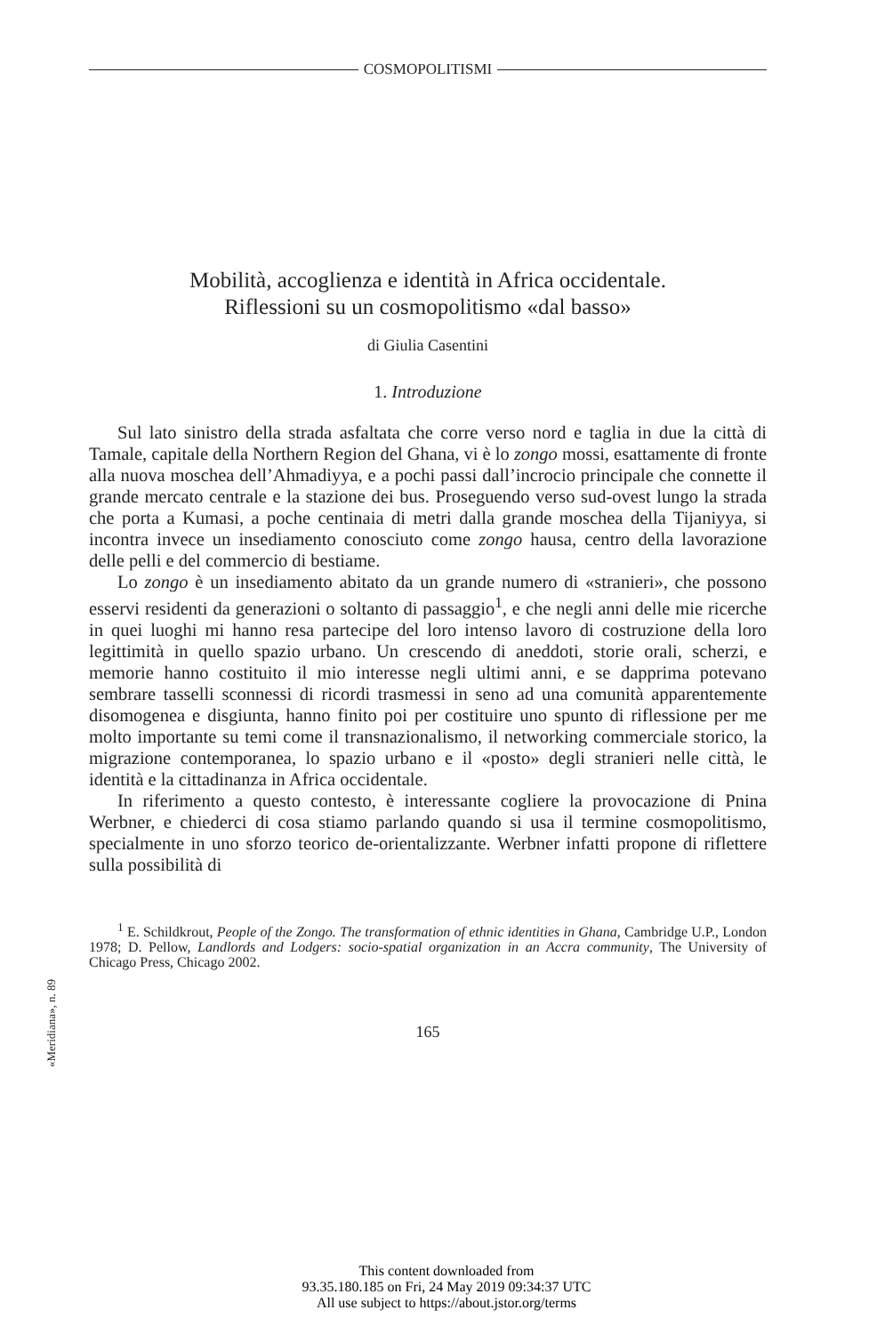COSMOPOLITISMI
Mobilità, accoglienza e identità in Africa occidentale.
Riflessioni su un cosmopolitismo «dal basso»
di Giulia Casentini
1. Introduzione
Sul lato sinistro della strada asfaltata che corre verso nord e taglia in due la città di Tamale, capitale della Northern Region del Ghana, vi è lo zongo mossi, esattamente di fronte alla nuova moschea dell’Ahmadiyya, e a pochi passi dall’incrocio principale che connette il grande mercato centrale e la stazione dei bus. Proseguendo verso sud-ovest lungo la strada che porta a Kumasi, a poche centinaia di metri dalla grande moschea della Tijaniyya, si incontra invece un insediamento conosciuto come zongo hausa, centro della lavorazione delle pelli e del commercio di bestiame.
Lo zongo è un insediamento abitato da un grande numero di «stranieri», che possono esservi residenti da generazioni o soltanto di passaggio<sup>1</sup>, e che negli anni delle mie ricerche in quei luoghi mi hanno resa partecipe del loro intenso lavoro di costruzione della loro legittimità in quello spazio urbano. Un crescendo di aneddoti, storie orali, scherzi, e memorie hanno costituito il mio interesse negli ultimi anni, e se dapprima potevano sembrare tasselli sconnessi di ricordi trasmessi in seno ad una comunità apparentemente disomogenea e disgiunta, hanno finito poi per costituire uno spunto di riflessione per me molto importante su temi come il transnazionalismo, il networking commerciale storico, la migrazione contemporanea, lo spazio urbano e il «posto» degli stranieri nelle città, le identità e la cittadinanza in Africa occidentale.
In riferimento a questo contesto, è interessante cogliere la provocazione di Pnina Werbner, e chiederci di cosa stiamo parlando quando si usa il termine cosmopolitismo, specialmente in uno sforzo teorico de-orientalizzante. Werbner infatti propone di riflettere sulla possibilità di
<sup>1</sup> E. Schildkrout, People of the Zongo. The transformation of ethnic identities in Ghana, Cambridge U.P., London 1978; D. Pellow, Landlords and Lodgers: socio-spatial organization in an Accra community, The University of Chicago Press, Chicago 2002.
165
«Meridiana», n. 89
This content downloaded from
93.35.180.185 on Fri, 24 May 2019 09:34:37 UTC
All use subject to https://about.jstor.org/terms